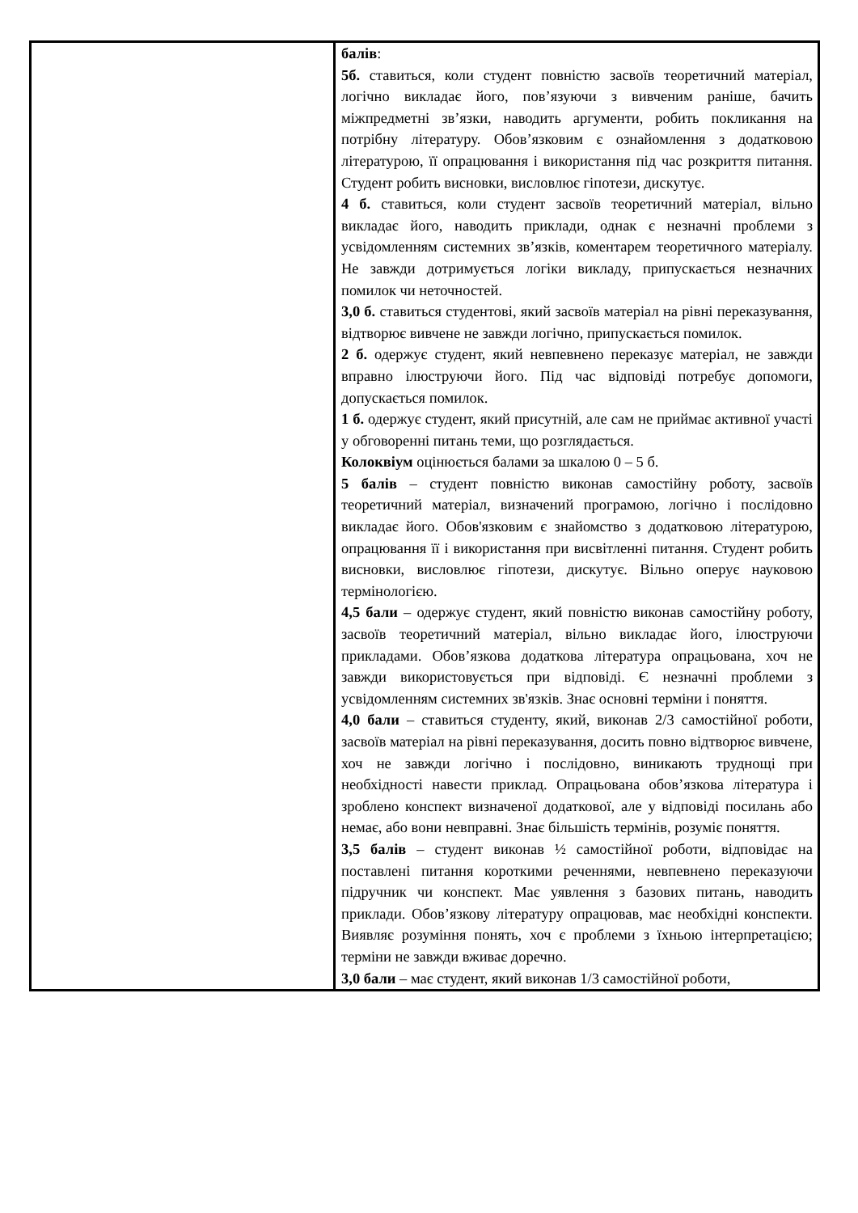| | балів : 5б. ставиться, коли студент повністю засвоїв теоретичний матеріал, логічно викладає його, пов’язуючи з вивченим раніше, бачить міжпредметні зв’язки, наводить аргументи, робить покликання на потрібну літературу. Обов’язковим є ознайомлення з додатковою літературою, її опрацювання і використання під час розкриття питання. Студент робить висновки, висловлює гіпотези, дискутує. 4 б. ставиться, коли студент засвоїв теоретичний матеріал, вільно викладає його, наводить приклади, однак є незначні проблеми з усвідомленням системних зв’язків, коментарем теоретичного матеріалу. Не завжди дотримується логіки викладу, припускається незначних помилок чи неточностей. 3,0 б. ставиться студентові, який засвоїв матеріал на рівні переказування, відтворює вивчене не завжди логічно, припускається помилок. 2 б. одержує студент, який невпевнено переказує матеріал, не завжди вправно ілюструючи його. Під час відповіді потребує допомоги, допускається помилок. 1 б. одержує студент, який присутній, але сам не приймає активної участі у обговоренні питань теми, що розглядається. Колоквіум оцінюється балами за шкалою 0 – 5 б. 5 балів – студент повністю виконав самостійну роботу, засвоїв теоретичний матеріал, визначений програмою, логічно і послідовно викладає його. Обов'язковим є знайомство з додатковою літературою, опрацювання її і використання при висвітленні питання. Студент робить висновки, висловлює гіпотези, дискутує. Вільно оперує науковою термінологією. 4,5 бали – одержує студент, який повністю виконав самостійну роботу, засвоїв теоретичний матеріал, вільно викладає його, ілюструючи прикладами. Обов’язкова додаткова література опрацьована, хоч не завжди використовується при відповіді. Є незначні проблеми з усвідомленням системних зв'язків. Знає основні терміни і поняття. 4,0 бали – ставиться студенту, який, виконав 2/3 самостійної роботи, засвоїв матеріал на рівні переказування, досить повно відтворює вивчене, хоч не завжди логічно і послідовно, виникають труднощі при необхідності навести приклад. Опрацьована обов’язкова література і зроблено конспект визначеної додаткової, але у відповіді посилань або немає, або вони невправні. Знає більшість термінів, розуміє поняття. 3,5 балів – студент виконав ½ самостійної роботи, відповідає на поставлені питання короткими реченнями, невпевнено переказуючи підручник чи конспект. Має уявлення з базових питань, наводить приклади. Обов’язкову літературу опрацював, має необхідні конспекти. Виявляє розуміння понять, хоч є проблеми з їхньою інтерпретацією; терміни не завжди вживає доречно. 3,0 бали – має студент, який виконав 1/3 самостійної роботи, |